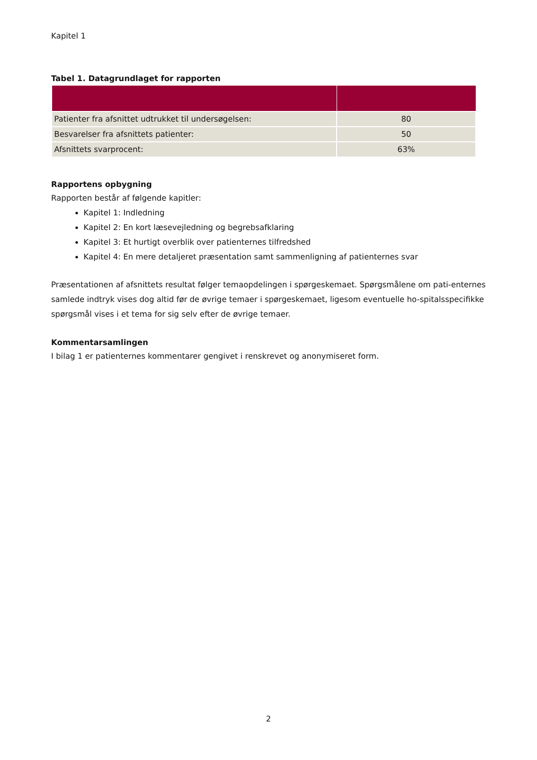Kapitel 1
Tabel 1. Datagrundlaget for rapporten
| Patienter fra afsnittet udtrukket til undersøgelsen: | 80 |
| Besvarelser fra afsnittets patienter: | 50 |
| Afsnittets svarprocent: | 63% |
Rapportens opbygning
Rapporten består af følgende kapitler:
Kapitel 1: Indledning
Kapitel 2: En kort læsevejledning og begrebsafklaring
Kapitel 3: Et hurtigt overblik over patienternes tilfredshed
Kapitel 4: En mere detaljeret præsentation samt sammenligning af patienternes svar
Præsentationen af afsnittets resultat følger temaopdelingen i spørgeskemaet. Spørgsmålene om pati-enternes samlede indtryk vises dog altid før de øvrige temaer i spørgeskemaet, ligesom eventuelle ho-spitalsspecifikke spørgsmål vises i et tema for sig selv efter de øvrige temaer.
Kommentarsamlingen
I bilag 1 er patienternes kommentarer gengivet i renskrevet og anonymiseret form.
2